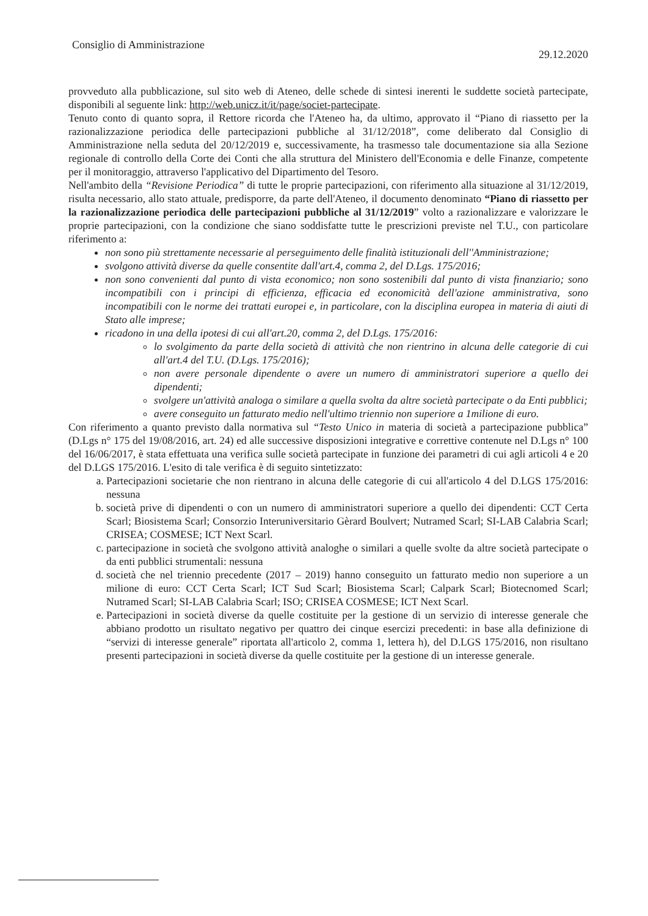Consiglio di Amministrazione 29.12.2020
provveduto alla pubblicazione, sul sito web di Ateneo, delle schede di sintesi inerenti le suddette società partecipate, disponibili al seguente link: http://web.unicz.it/it/page/societ-partecipate.
Tenuto conto di quanto sopra, il Rettore ricorda che l'Ateneo ha, da ultimo, approvato il “Piano di riassetto per la razionalizzazione periodica delle partecipazioni pubbliche al 31/12/2018”, come deliberato dal Consiglio di Amministrazione nella seduta del 20/12/2019 e, successivamente, ha trasmesso tale documentazione sia alla Sezione regionale di controllo della Corte dei Conti che alla struttura del Ministero dell'Economia e delle Finanze, competente per il monitoraggio, attraverso l'applicativo del Dipartimento del Tesoro.
Nell'ambito della “Revisione Periodica” di tutte le proprie partecipazioni, con riferimento alla situazione al 31/12/2019, risulta necessario, allo stato attuale, predisporre, da parte dell'Ateneo, il documento denominato “Piano di riassetto per la razionalizzazione periodica delle partecipazioni pubbliche al 31/12/2019” volto a razionalizzare e valorizzare le proprie partecipazioni, con la condizione che siano soddisfatte tutte le prescrizioni previste nel T.U., con particolare riferimento a:
non sono più strettamente necessarie al perseguimento delle finalità istituzionali dell''Amministrazione;
svolgono attività diverse da quelle consentite dall'art.4, comma 2, del D.Lgs. 175/2016;
non sono convenienti dal punto di vista economico; non sono sostenibili dal punto di vista finanziario; sono incompatibili con i principi di efficienza, efficacia ed economicità dell'azione amministrativa, sono incompatibili con le norme dei trattati europei e, in particolare, con la disciplina europea in materia di aiuti di Stato alle imprese;
ricadono in una della ipotesi di cui all'art.20, comma 2, del D.Lgs. 175/2016:
lo svolgimento da parte della società di attività che non rientrino in alcuna delle categorie di cui all'art.4 del T.U. (D.Lgs. 175/2016);
non avere personale dipendente o avere un numero di amministratori superiore a quello dei dipendenti;
svolgere un'attività analoga o similare a quella svolta da altre società partecipate o da Enti pubblici;
avere conseguito un fatturato medio nell'ultimo triennio non superiore a 1milione di euro.
Con riferimento a quanto previsto dalla normativa sul “Testo Unico in materia di società a partecipazione pubblica” (D.Lgs n° 175 del 19/08/2016, art. 24) ed alle successive disposizioni integrative e correttive contenute nel D.Lgs n° 100 del 16/06/2017, è stata effettuata una verifica sulle società partecipate in funzione dei parametri di cui agli articoli 4 e 20 del D.LGS 175/2016. L'esito di tale verifica è di seguito sintetizzato:
a. Partecipazioni societarie che non rientrano in alcuna delle categorie di cui all'articolo 4 del D.LGS 175/2016: nessuna
b. società prive di dipendenti o con un numero di amministratori superiore a quello dei dipendenti: CCT Certa Scarl; Biosistema Scarl; Consorzio Interuniversitario Gèrard Boulvert; Nutramed Scarl; SI-LAB Calabria Scarl; CRISEA; COSMESE; ICT Next Scarl.
c. partecipazione in società che svolgono attività analoghe o similari a quelle svolte da altre società partecipate o da enti pubblici strumentali: nessuna
d. società che nel triennio precedente (2017 – 2019) hanno conseguito un fatturato medio non superiore a un milione di euro: CCT Certa Scarl; ICT Sud Scarl; Biosistema Scarl; Calpark Scarl; Biotecnomed Scarl; Nutramed Scarl; SI-LAB Calabria Scarl; ISO; CRISEA COSMESE; ICT Next Scarl.
e. Partecipazioni in società diverse da quelle costituite per la gestione di un servizio di interesse generale che abbiano prodotto un risultato negativo per quattro dei cinque esercizi precedenti: in base alla definizione di “servizi di interesse generale” riportata all'articolo 2, comma 1, lettera h), del D.LGS 175/2016, non risultano presenti partecipazioni in società diverse da quelle costituite per la gestione di un interesse generale.